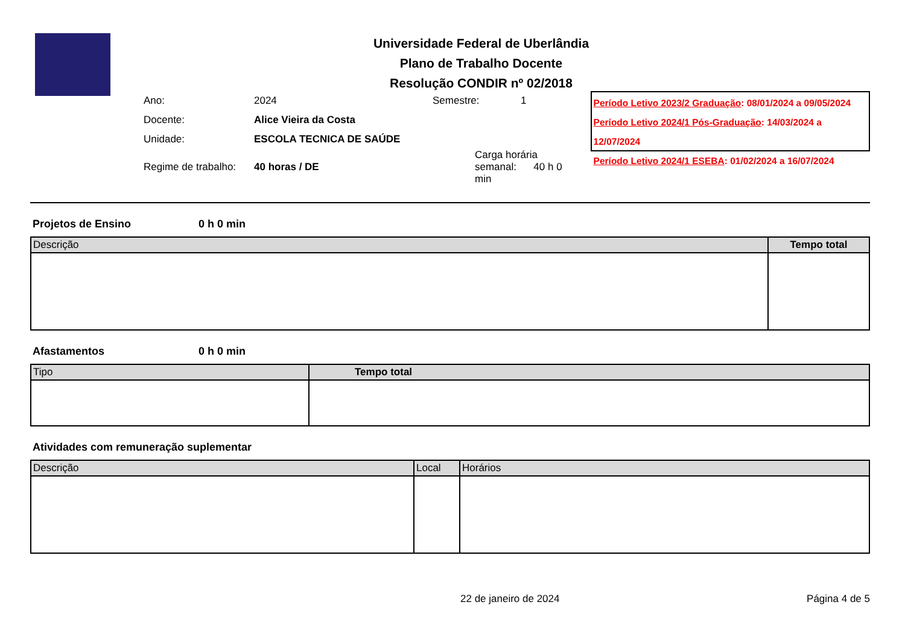Universidade Federal de Uberlândia
Plano de Trabalho Docente
Resolução CONDIR nº 02/2018
| Ano: | 2024 | Semestre: | 1 |
| Docente: | Alice Vieira da Costa | | |
| Unidade: | ESCOLA TECNICA DE SAÚDE | | |
| Regime de trabalho: | 40 horas / DE | Carga horária semanal: 40 h 0 min | |
Período Letivo 2023/2 Graduação: 08/01/2024 a 09/05/2024
Período Letivo 2024/1 Pós-Graduação: 14/03/2024 a 12/07/2024
Período Letivo 2024/1 ESEBA: 01/02/2024 a 16/07/2024
Projetos de Ensino 0 h 0 min
| Descrição | Tempo total |
| --- | --- |
Afastamentos 0 h 0 min
| Tipo | Tempo total |
| --- | --- |
Atividades com remuneração suplementar
| Descrição | Local | Horários |
| --- | --- | --- |
22 de janeiro de 2024 Página 4 de 5